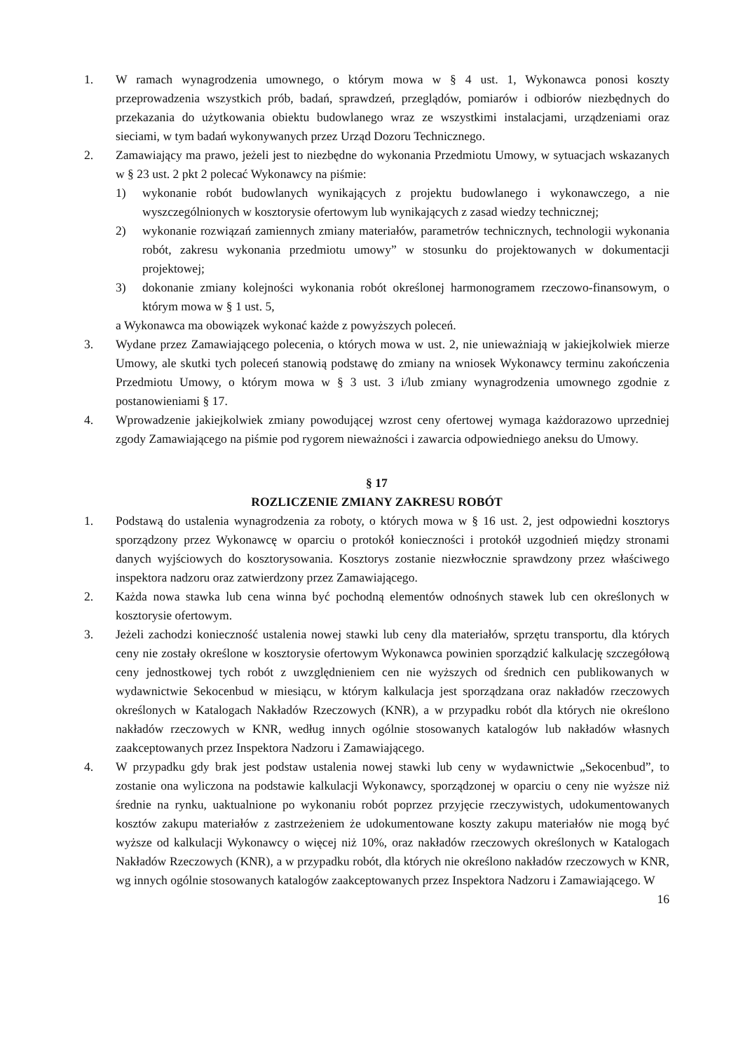1. W ramach wynagrodzenia umownego, o którym mowa w § 4 ust. 1, Wykonawca ponosi koszty przeprowadzenia wszystkich prób, badań, sprawdzeń, przeglądów, pomiarów i odbiorów niezbędnych do przekazania do użytkowania obiektu budowlanego wraz ze wszystkimi instalacjami, urządzeniami oraz sieciami, w tym badań wykonywanych przez Urząd Dozoru Technicznego.
2. Zamawiający ma prawo, jeżeli jest to niezbędne do wykonania Przedmiotu Umowy, w sytuacjach wskazanych w § 23 ust. 2 pkt 2 polecać Wykonawcy na piśmie:
1) wykonanie robót budowlanych wynikających z projektu budowlanego i wykonawczego, a nie wyszczególnionych w kosztorysie ofertowym lub wynikających z zasad wiedzy technicznej;
2) wykonanie rozwiązań zamiennych zmiany materiałów, parametrów technicznych, technologii wykonania robót, zakresu wykonania przedmiotu umowy” w stosunku do projektowanych w dokumentacji projektowej;
3) dokonanie zmiany kolejności wykonania robót określonej harmonogramem rzeczowo-finansowym, o którym mowa w § 1 ust. 5,
a Wykonawca ma obowiązek wykonać każde z powyższych poleceń.
3. Wydane przez Zamawiającego polecenia, o których mowa w ust. 2, nie unieważniają w jakiejkolwiek mierze Umowy, ale skutki tych poleceń stanowią podstawę do zmiany na wniosek Wykonawcy terminu zakończenia Przedmiotu Umowy, o którym mowa w § 3 ust. 3 i/lub zmiany wynagrodzenia umownego zgodnie z postanowieniami § 17.
4. Wprowadzenie jakiejkolwiek zmiany powodującej wzrost ceny ofertowej wymaga każdorazowo uprzedniej zgody Zamawiającego na piśmie pod rygorem nieważności i zawarcia odpowiedniego aneksu do Umowy.
§ 17
ROZLICZENIE ZMIANY ZAKRESU ROBÓT
1. Podstawą do ustalenia wynagrodzenia za roboty, o których mowa w § 16 ust. 2, jest odpowiedni kosztorys sporządzony przez Wykonawcę w oparciu o protokół konieczności i protokół uzgodnień między stronami danych wyjściowych do kosztorysowania. Kosztorys zostanie niezwłocznie sprawdzony przez właściwego inspektora nadzoru oraz zatwierdzony przez Zamawiającego.
2. Każda nowa stawka lub cena winna być pochodną elementów odnośnych stawek lub cen określonych w kosztorysie ofertowym.
3. Jeżeli zachodzi konieczność ustalenia nowej stawki lub ceny dla materiałów, sprzętu transportu, dla których ceny nie zostały określone w kosztorysie ofertowym Wykonawca powinien sporządzić kalkulację szczegółową ceny jednostkowej tych robót z uwzględnieniem cen nie wyższych od średnich cen publikowanych w wydawnictwie Sekocenbud w miesiącu, w którym kalkulacja jest sporządzana oraz nakładów rzeczowych określonych w Katalogach Nakładów Rzeczowych (KNR), a w przypadku robót dla których nie określono nakładów rzeczowych w KNR, według innych ogólnie stosowanych katalogów lub nakładów własnych zaakceptowanych przez Inspektora Nadzoru i Zamawiającego.
4. W przypadku gdy brak jest podstaw ustalenia nowej stawki lub ceny w wydawnictwie „Sekocenbud”, to zostanie ona wyliczona na podstawie kalkulacji Wykonawcy, sporządzonej w oparciu o ceny nie wyższe niż średnie na rynku, uaktualnione po wykonaniu robót poprzez przyjęcie rzeczywistych, udokumentowanych kosztów zakupu materiałów z zastrzeżeniem że udokumentowane koszty zakupu materiałów nie mogą być wyższe od kalkulacji Wykonawcy o więcej niż 10%, oraz nakładów rzeczowych określonych w Katalogach Nakładów Rzeczowych (KNR), a w przypadku robót, dla których nie określono nakładów rzeczowych w KNR, wg innych ogólnie stosowanych katalogów zaakceptowanych przez Inspektora Nadzoru i Zamawiającego. W
16